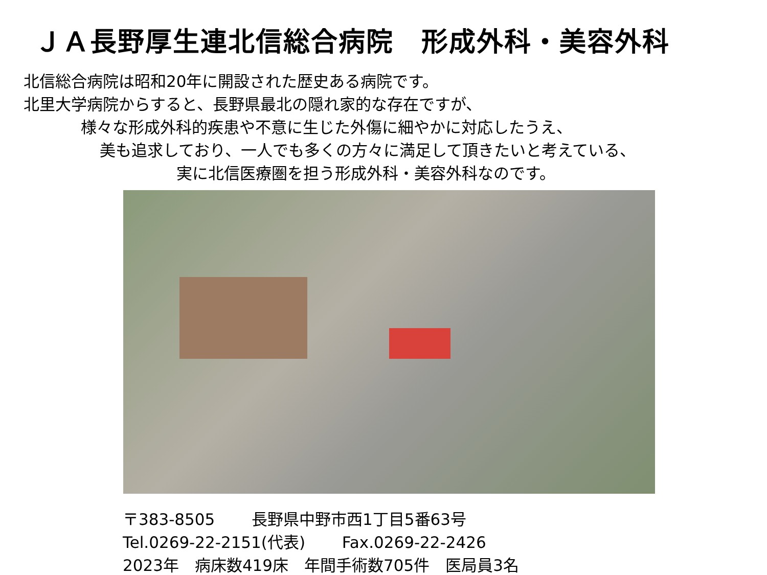ＪＡ長野厚生連北信総合病院　形成外科・美容外科
北信総合病院は昭和20年に開設された歴史ある病院です。
北里大学病院からすると、長野県最北の隠れ家的な存在ですが、
様々な形成外科的疾患や不意に生じた外傷に細やかに対応したうえ、
美も追求しており、一人でも多くの方々に満足して頂きたいと考えている、
実に北信医療圏を担う形成外科・美容外科なのです。
〒383-8505　　 長野県中野市西1丁目5番63号
Tel.0269-22-2151(代表)　　 Fax.0269-22-2426
2023年　病床数419床　年間手術数705件　医局員3名